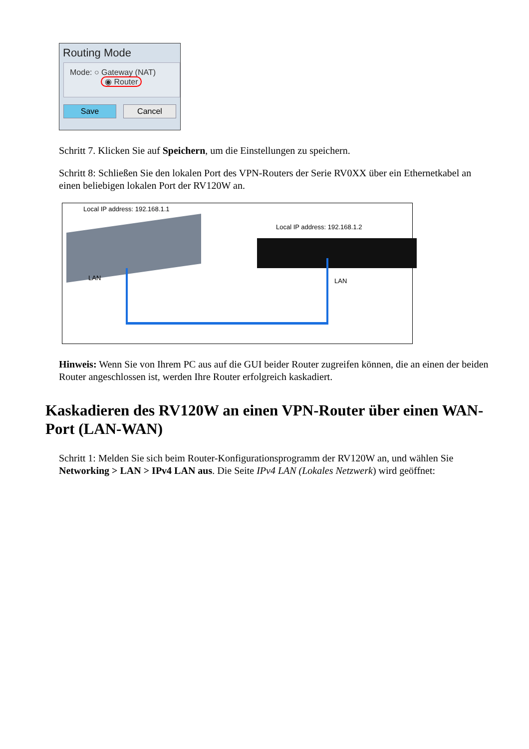Routing Mode
Mode: ○ Gateway (NAT)
◉ Router
Save Cancel
Schritt 7. Klicken Sie auf Speichern, um die Einstellungen zu speichern.
Schritt 8: Schließen Sie den lokalen Port des VPN-Routers der Serie RV0XX über ein Ethernetkabel an einen beliebigen lokalen Port der RV120W an.
Local IP address: 192.168.1.1
Local IP address: 192.168.1.2
LAN LAN
Hinweis: Wenn Sie von Ihrem PC aus auf die GUI beider Router zugreifen können, die an einen der beiden Router angeschlossen ist, werden Ihre Router erfolgreich kaskadiert.
Kaskadieren des RV120W an einen VPN-Router über einen WAN-Port (LAN-WAN)
Schritt 1: Melden Sie sich beim Router-Konfigurationsprogramm der RV120W an, und wählen Sie Networking > LAN > IPv4 LAN aus. Die Seite IPv4 LAN (Lokales Netzwerk) wird geöffnet: